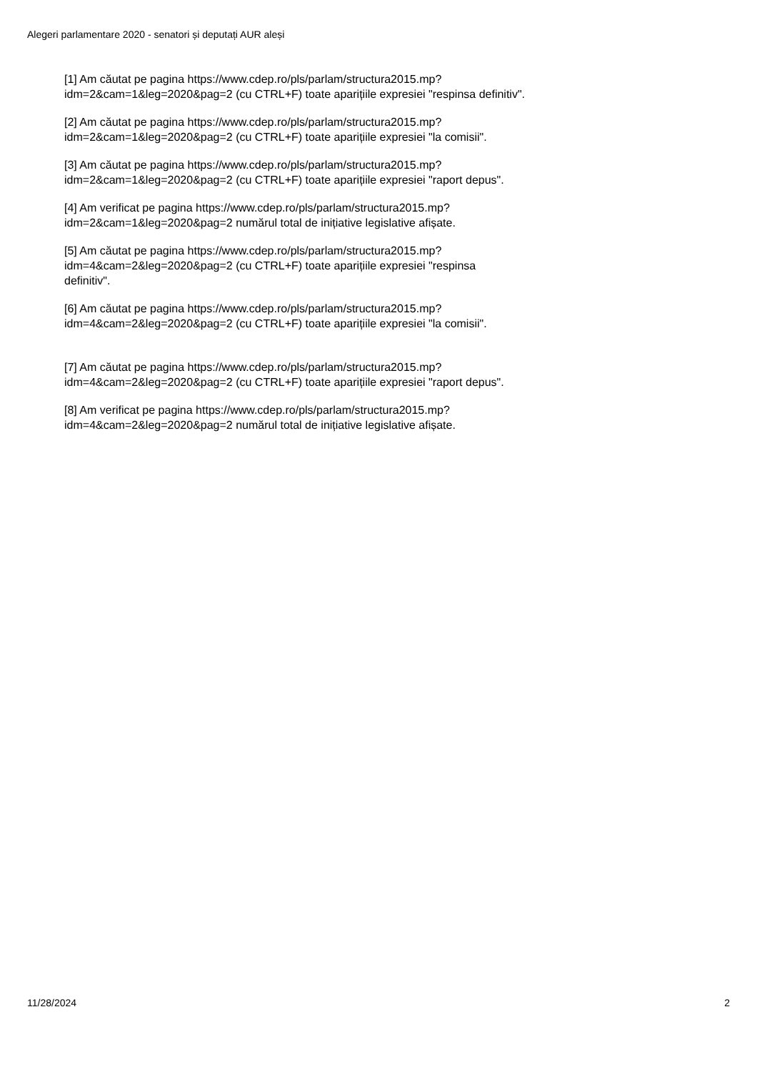Alegeri parlamentare 2020 - senatori și deputați AUR aleși
[1] Am căutat pe pagina https://www.cdep.ro/pls/parlam/structura2015.mp?
idm=2&cam=1&leg=2020&pag=2 (cu CTRL+F) toate aparițiile expresiei "respinsa definitiv".
[2] Am căutat pe pagina https://www.cdep.ro/pls/parlam/structura2015.mp?
idm=2&cam=1&leg=2020&pag=2 (cu CTRL+F) toate aparițiile expresiei "la comisii".
[3] Am căutat pe pagina https://www.cdep.ro/pls/parlam/structura2015.mp?
idm=2&cam=1&leg=2020&pag=2 (cu CTRL+F) toate aparițiile expresiei "raport depus".
[4] Am verificat pe pagina https://www.cdep.ro/pls/parlam/structura2015.mp?
idm=2&cam=1&leg=2020&pag=2 numărul total de inițiative legislative afișate.
[5] Am căutat pe pagina https://www.cdep.ro/pls/parlam/structura2015.mp?
idm=4&cam=2&leg=2020&pag=2 (cu CTRL+F) toate aparițiile expresiei "respinsa
definitiv".
[6] Am căutat pe pagina https://www.cdep.ro/pls/parlam/structura2015.mp?
idm=4&cam=2&leg=2020&pag=2 (cu CTRL+F) toate aparițiile expresiei "la comisii".
[7] Am căutat pe pagina https://www.cdep.ro/pls/parlam/structura2015.mp?
idm=4&cam=2&leg=2020&pag=2 (cu CTRL+F) toate aparițiile expresiei "raport depus".
[8] Am verificat pe pagina https://www.cdep.ro/pls/parlam/structura2015.mp?
idm=4&cam=2&leg=2020&pag=2 numărul total de inițiative legislative afișate.
11/28/2024 2